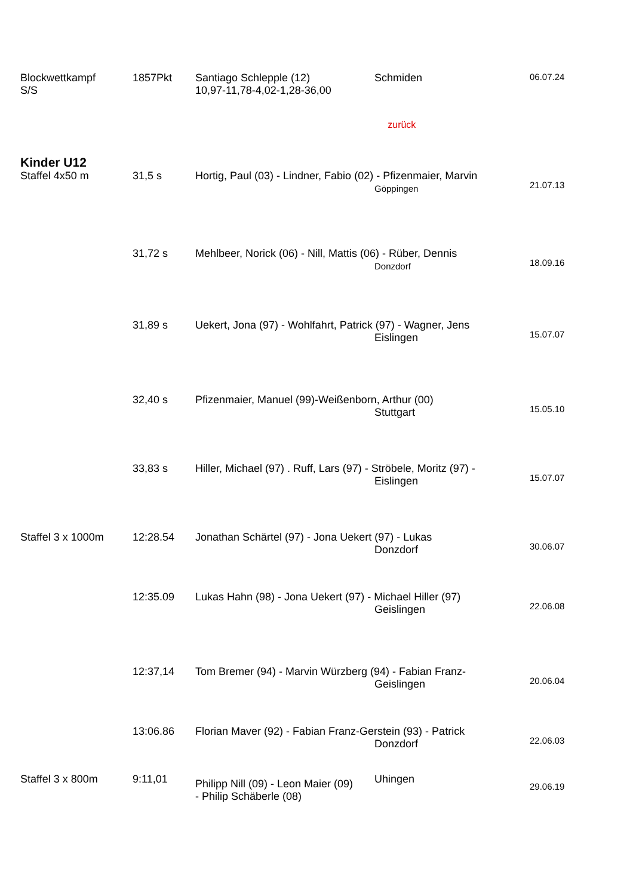| Blockwettkampf S/S | 1857Pkt | Santiago Schlepple (12) 10,97-11,78-4,02-1,28-36,00 | Schmiden | 06.07.24 |
| | | | zurück | |
| Kinder U12 | | | | |
| Staffel 4x50 m | 31,5 s | Hortig, Paul (03) - Lindner, Fabio (02) - Pfizenmaier, Marvin Göppingen | | 21.07.13 |
| | 31,72 s | Mehlbeer, Norick (06) - Nill, Mattis (06) - Rüber, Dennis Donzdorf | | 18.09.16 |
| | 31,89 s | Uekert, Jona (97) - Wohlfahrt, Patrick (97) - Wagner, Jens Eislingen | | 15.07.07 |
| | 32,40 s | Pfizenmaier, Manuel (99)-Weißenborn, Arthur (00) Stuttgart | | 15.05.10 |
| | 33,83 s | Hiller, Michael (97) . Ruff, Lars (97) - Ströbele, Moritz (97) - Eislingen | | 15.07.07 |
| Staffel 3 x 1000m | 12:28.54 | Jonathan Schärtel (97) - Jona Uekert (97) - Lukas Donzdorf | | 30.06.07 |
| | 12:35.09 | Lukas Hahn (98) - Jona Uekert (97) - Michael Hiller (97) Geislingen | | 22.06.08 |
| | 12:37,14 | Tom Bremer (94) - Marvin Würzberg (94) - Fabian Franz- Geislingen | | 20.06.04 |
| | 13:06.86 | Florian Maver (92) - Fabian Franz-Gerstein (93) - Patrick Donzdorf | | 22.06.03 |
| Staffel 3 x 800m | 9:11,01 | Philipp Nill (09) - Leon Maier (09) - Philip Schäberle (08) | Uhingen | 29.06.19 |